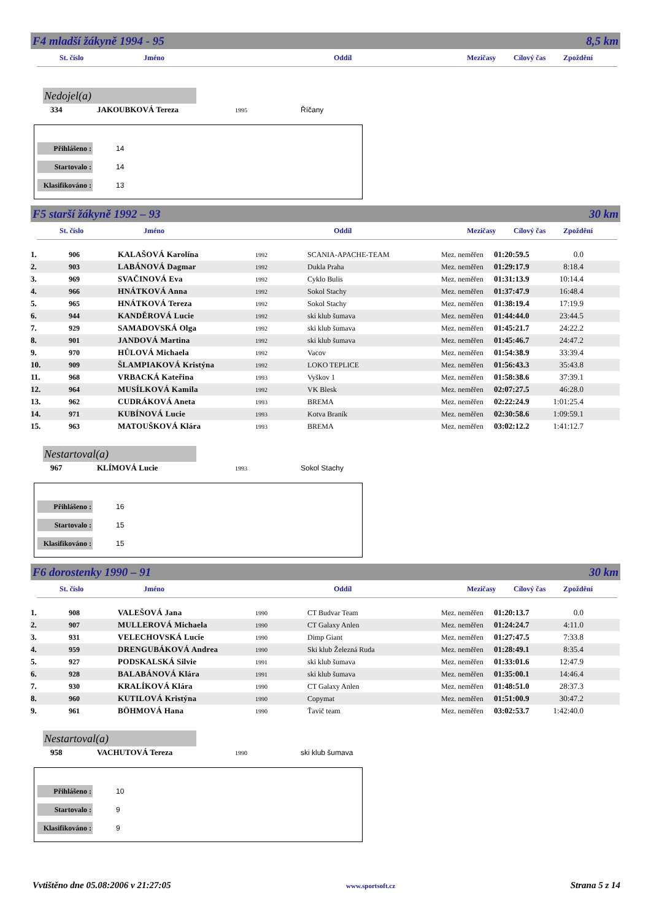F4 mladší žákyně 1994 - 95 8,5 km
St. číslo Jméno Oddíl Mezičasy Cílový čas Zpoždění
Nedojel(a)
334 JAKOUBKOVÁ Tereza 1995 Říčany
Přihlášeno : 14
Startovalo : 14
Klasifikováno : 13
F5 starší žákyně 1992 – 93 30 km
St. číslo Jméno Oddíl Mezičasy Cílový čas Zpoždění
| 1. | 906 | KALAŠOVÁ Karolína | 1992 | SCANIA-APACHE-TEAM | Mez. neměřen | 01:20:59.5 | 0.0 | |
| 2. | 903 | LABÁNOVÁ Dagmar | 1992 | Dukla Praha | Mez. neměřen | 01:29:17.9 | 8:18.4 | |
| 3. | 969 | SVAČINOVÁ Eva | 1992 | Cyklo Bulis | Mez. neměřen | 01:31:13.9 | 10:14.4 | |
| 4. | 966 | HNÁTKOVÁ Anna | 1992 | Sokol Stachy | Mez. neměřen | 01:37:47.9 | 16:48.4 | |
| 5. | 965 | HNÁTKOVÁ Tereza | 1992 | Sokol Stachy | Mez. neměřen | 01:38:19.4 | 17:19.9 | |
| 6. | 944 | KANDĚROVÁ Lucie | 1992 | ski klub šumava | Mez. neměřen | 01:44:44.0 | 23:44.5 | |
| 7. | 929 | SAMADOVSKÁ Olga | 1992 | ski klub šumava | Mez. neměřen | 01:45:21.7 | 24:22.2 | |
| 8. | 901 | JANDOVÁ Martina | 1992 | ski klub šumava | Mez. neměřen | 01:45:46.7 | 24:47.2 | |
| 9. | 970 | HŮLOVÁ Michaela | 1992 | Vacov | Mez. neměřen | 01:54:38.9 | 33:39.4 | |
| 10. | 909 | ŠLAMPIAKOVÁ Kristýna | 1992 | LOKO TEPLICE | Mez. neměřen | 01:56:43.3 | 35:43.8 | |
| 11. | 968 | VRBACKÁ Kateřina | 1993 | Vyškov 1 | Mez. neměřen | 01:58:38.6 | 37:39.1 | |
| 12. | 964 | MUSÍLKOVÁ Kamila | 1992 | VK Blesk | Mez. neměřen | 02:07:27.5 | 46:28.0 | |
| 13. | 962 | CUDRÁKOVÁ Aneta | 1993 | BREMA | Mez. neměřen | 02:22:24.9 | 1:01:25.4 | |
| 14. | 971 | KUBÍNOVÁ Lucie | 1993 | Kotva Braník | Mez. neměřen | 02:30:58.6 | 1:09:59.1 | |
| 15. | 963 | MATOUŠKOVÁ Klára | 1993 | BREMA | Mez. neměřen | 03:02:12.2 | 1:41:12.7 | |
Nestartoval(a)
967 KLÍMOVÁ Lucie 1993 Sokol Stachy
Přihlášeno : 16
Startovalo : 15
Klasifikováno : 15
F6 dorostenky 1990 – 91 30 km
St. číslo Jméno Oddíl Mezičasy Cílový čas Zpoždění
| 1. | 908 | VALEŠOVÁ Jana | 1990 | CT Budvar Team | Mez. neměřen | 01:20:13.7 | 0.0 | |
| 2. | 907 | MULLEROVÁ Michaela | 1990 | CT Galaxy Anlen | Mez. neměřen | 01:24:24.7 | 4:11.0 | |
| 3. | 931 | VELECHOVSKÁ Lucie | 1990 | Dimp Giant | Mez. neměřen | 01:27:47.5 | 7:33.8 | |
| 4. | 959 | DRENGUBÁKOVÁ Andrea | 1990 | Ski klub Železná Ruda | Mez. neměřen | 01:28:49.1 | 8:35.4 | |
| 5. | 927 | PODSKALSKÁ Silvie | 1991 | ski klub šumava | Mez. neměřen | 01:33:01.6 | 12:47.9 | |
| 6. | 928 | BALABÁNOVÁ Klára | 1991 | ski klub šumava | Mez. neměřen | 01:35:00.1 | 14:46.4 | |
| 7. | 930 | KRALÍKOVÁ Klára | 1990 | CT Galaxy Anlen | Mez. neměřen | 01:48:51.0 | 28:37.3 | |
| 8. | 960 | KUTILOVÁ Kristýna | 1990 | Copymat | Mez. neměřen | 01:51:00.9 | 30:47.2 | |
| 9. | 961 | BÖHMOVÁ Hana | 1990 | Ťavič team | Mez. neměřen | 03:02:53.7 | 1:42:40.0 | |
Nestartoval(a)
958 VACHUTOVÁ Tereza 1990 ski klub šumava
Přihlášeno : 10
Startovalo : 9
Klasifikováno : 9
Vvtištěno dne 05.08:2006 v 21:27:05 www.sportsoft.cz Strana 5 z 14